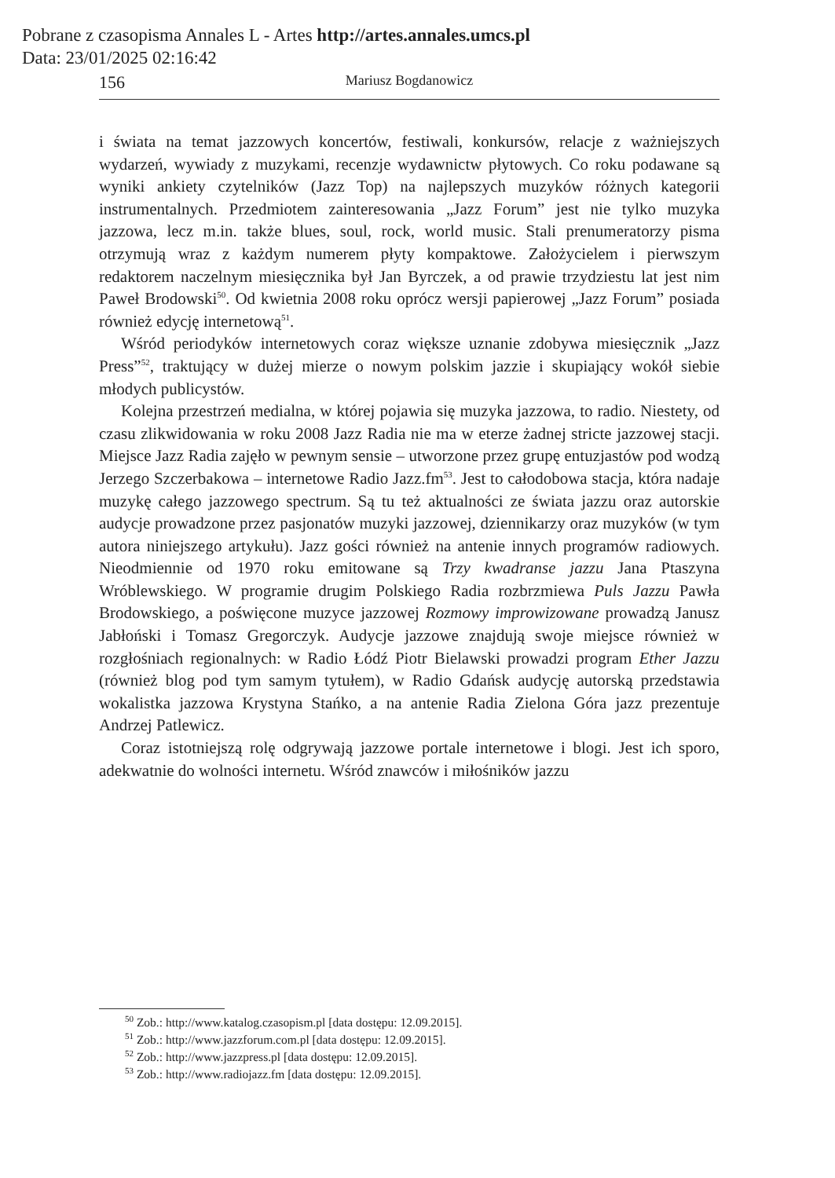Pobrane z czasopisma Annales L - Artes http://artes.annales.umcs.pl
Data: 23/01/2025 02:16:42
156 Mariusz Bogdanowicz
i świata na temat jazzowych koncertów, festiwali, konkursów, relacje z ważniejszych wydarzeń, wywiady z muzykami, recenzje wydawnictw płytowych. Co roku podawane są wyniki ankiety czytelników (Jazz Top) na najlepszych muzyków różnych kategorii instrumentalnych. Przedmiotem zainteresowania „Jazz Forum” jest nie tylko muzyka jazzowa, lecz m.in. także blues, soul, rock, world music. Stali prenumeratorzy pisma otrzymują wraz z każdym numerem płyty kompaktowe. Założycielem i pierwszym redaktorem naczelnym miesięcznika był Jan Byrczek, a od prawie trzydziestu lat jest nim Paweł Brodowski<sup>50</sup>. Od kwietnia 2008 roku oprócz wersji papierowej „Jazz Forum” posiada również edycję internetową<sup>51</sup>.
Wśród periodyków internetowych coraz większe uznanie zdobywa miesięcznik „Jazz Press”<sup>52</sup>, traktujący w dużej mierze o nowym polskim jazzie i skupiający wokół siebie młodych publicystów.
Kolejna przestrzeń medialna, w której pojawia się muzyka jazzowa, to radio. Niestety, od czasu zlikwidowania w roku 2008 Jazz Radia nie ma w eterze żadnej stricte jazzowej stacji. Miejsce Jazz Radia zajęło w pewnym sensie – utworzone przez grupę entuzjastów pod wodzą Jerzego Szczerbakowa – internetowe Radio Jazz.fm<sup>53</sup>. Jest to całodobowa stacja, która nadaje muzykę całego jazzowego spectrum. Są tu też aktualności ze świata jazzu oraz autorskie audycje prowadzone przez pasjonatów muzyki jazzowej, dziennikarzy oraz muzyków (w tym autora niniejszego artykułu). Jazz gości również na antenie innych programów radiowych. Nieodmiennie od 1970 roku emitowane są Trzy kwadranse jazzu Jana Ptaszyna Wróblewskiego. W programie drugim Polskiego Radia rozbrzmiewa Puls Jazzu Pawła Brodowskiego, a poświęcone muzyce jazzowej Rozmowy improwizowane prowadzą Janusz Jabłoński i Tomasz Gregorczyk. Audycje jazzowe znajdują swoje miejsce również w rozgłośniach regionalnych: w Radio Łódź Piotr Bielawski prowadzi program Ether Jazzu (również blog pod tym samym tytułem), w Radio Gdańsk audycję autorską przedstawia wokalistka jazzowa Krystyna Stańko, a na antenie Radia Zielona Góra jazz prezentuje Andrzej Patlewicz.
Coraz istotniejszą rolę odgrywają jazzowe portale internetowe i blogi. Jest ich sporo, adekwatnie do wolności internetu. Wśród znawców i miłośników jazzu
<sup>50</sup> Zob.: http://www.katalog.czasopism.pl [data dostępu: 12.09.2015].
<sup>51</sup> Zob.: http://www.jazzforum.com.pl [data dostępu: 12.09.2015].
<sup>52</sup> Zob.: http://www.jazzpress.pl [data dostępu: 12.09.2015].
<sup>53</sup> Zob.: http://www.radiojazz.fm [data dostępu: 12.09.2015].